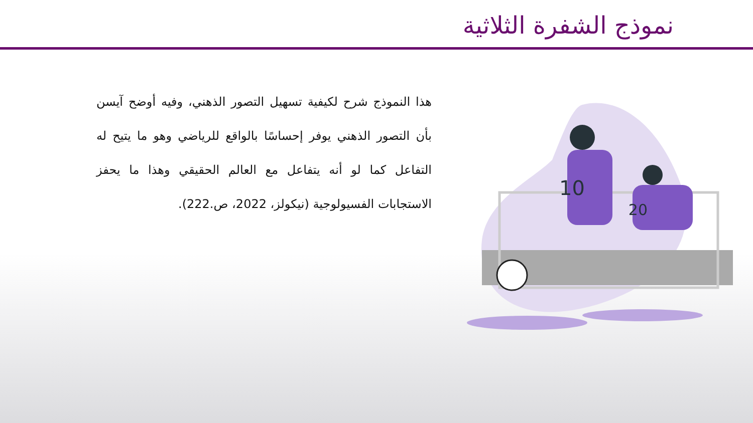نموذج الشفرة الثلاثية
10
20
هذا النموذج شرح لكيفية تسهيل التصور الذهني، وفيه أوضح آيسن بأن التصور الذهني يوفر إحساسًا بالواقع للرياضي وهو ما يتيح له التفاعل كما لو أنه يتفاعل مع العالم الحقيقي وهذا ما يحفز الاستجابات الفسيولوجية (نيكولز، 2022، ص.222).